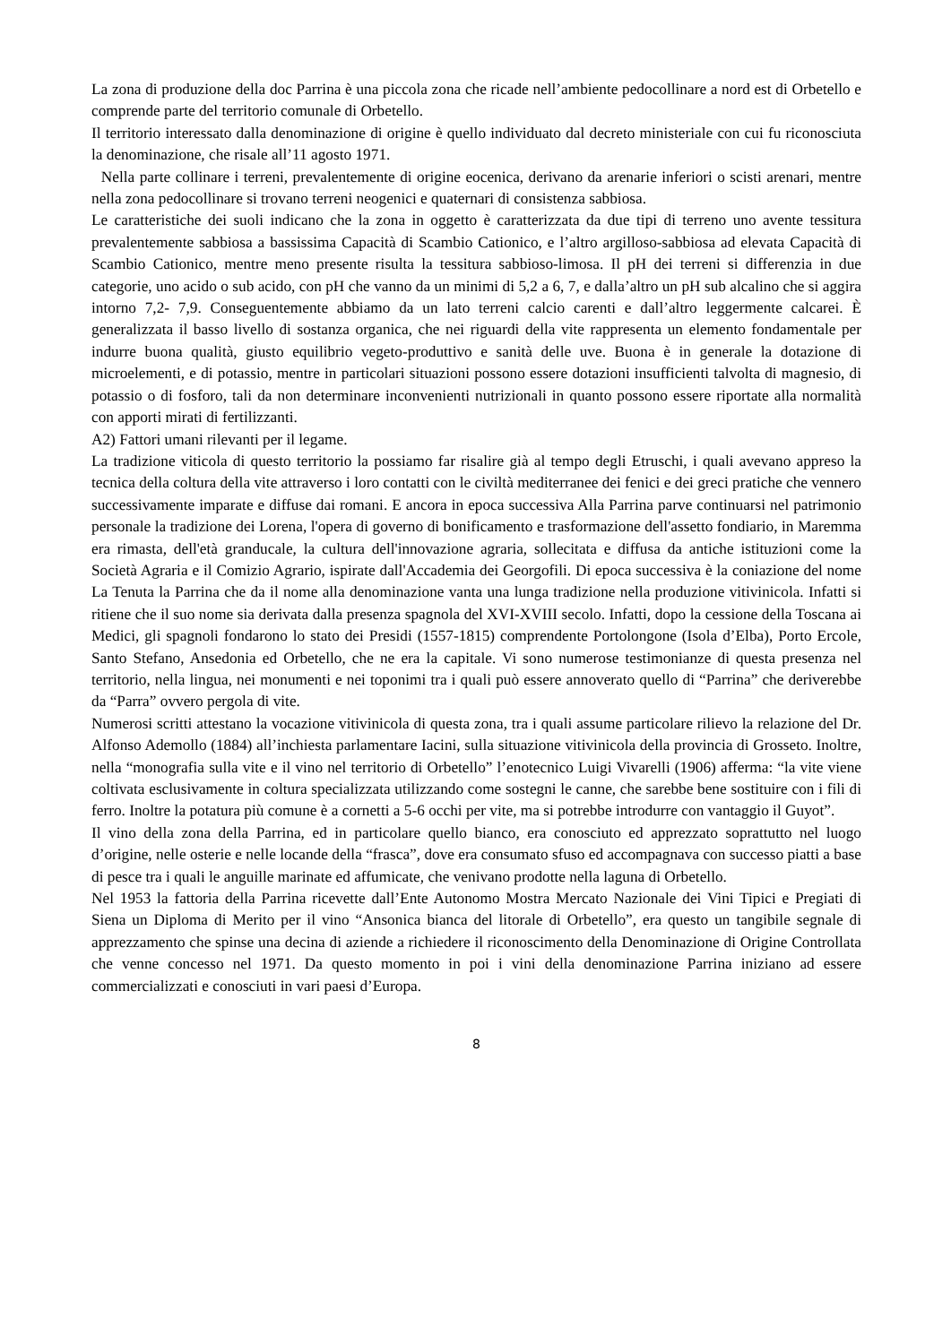La zona di produzione della doc Parrina è una piccola zona che ricade nell’ambiente pedocollinare a nord est di Orbetello e comprende parte del territorio comunale di Orbetello.
Il territorio interessato dalla denominazione di origine è quello individuato dal decreto ministeriale con cui fu riconosciuta la denominazione, che risale all’11 agosto 1971.
Nella parte collinare i terreni, prevalentemente di origine eocenica, derivano da arenarie inferiori o scisti arenari, mentre nella zona pedocollinare si trovano terreni neogenici e quaternari di consistenza sabbiosa.
Le caratteristiche dei suoli indicano che la zona in oggetto è caratterizzata da due tipi di terreno uno avente tessitura prevalentemente sabbiosa a bassissima Capacità di Scambio Cationico, e l’altro argilloso-sabbiosa ad elevata Capacità di Scambio Cationico, mentre meno presente risulta la tessitura sabbioso-limosa. Il pH dei terreni si differenzia in due categorie, uno acido o sub acido, con pH che vanno da un minimi di 5,2 a 6, 7, e dalla’altro un pH sub alcalino che si aggira intorno 7,2- 7,9. Conseguentemente abbiamo da un lato terreni calcio carenti e dall’altro leggermente calcarei. È generalizzata il basso livello di sostanza organica, che nei riguardi della vite rappresenta un elemento fondamentale per indurre buona qualità, giusto equilibrio vegeto-produttivo e sanità delle uve. Buona è in generale la dotazione di microelementi, e di potassio, mentre in particolari situazioni possono essere dotazioni insufficienti talvolta di magnesio, di potassio o di fosforo, tali da non determinare inconvenienti nutrizionali in quanto possono essere riportate alla normalità con apporti mirati di fertilizzanti.
A2) Fattori umani rilevanti per il legame.
La tradizione viticola di questo territorio la possiamo far risalire già al tempo degli Etruschi, i quali avevano appreso la tecnica della coltura della vite attraverso i loro contatti con le civiltà mediterranee dei fenici e dei greci pratiche che vennero successivamente imparate e diffuse dai romani. E ancora in epoca successiva Alla Parrina parve continuarsi nel patrimonio personale la tradizione dei Lorena, l'opera di governo di bonificamento e trasformazione dell'assetto fondiario, in Maremma era rimasta, dell'età granducale, la cultura dell'innovazione agraria, sollecitata e diffusa da antiche istituzioni come la Società Agraria e il Comizio Agrario, ispirate dall'Accademia dei Georgofili. Di epoca successiva è la coniazione del nome La Tenuta la Parrina che da il nome alla denominazione vanta una lunga tradizione nella produzione vitivinicola. Infatti si ritiene che il suo nome sia derivata dalla presenza spagnola del XVI-XVIII secolo. Infatti, dopo la cessione della Toscana ai Medici, gli spagnoli fondarono lo stato dei Presidi (1557-1815) comprendente Portolongone (Isola d’Elba), Porto Ercole, Santo Stefano, Ansedonia ed Orbetello, che ne era la capitale. Vi sono numerose testimonianze di questa presenza nel territorio, nella lingua, nei monumenti e nei toponimi tra i quali può essere annoverato quello di “Parrina” che deriverebbe da “Parra” ovvero pergola di vite.
Numerosi scritti attestano la vocazione vitivinicola di questa zona, tra i quali assume particolare rilievo la relazione del Dr. Alfonso Ademollo (1884) all’inchiesta parlamentare Iacini, sulla situazione vitivinicola della provincia di Grosseto. Inoltre, nella “monografia sulla vite e il vino nel territorio di Orbetello” l’enotecnico Luigi Vivarelli (1906) afferma: “la vite viene coltivata esclusivamente in coltura specializzata utilizzando come sostegni le canne, che sarebbe bene sostituire con i fili di ferro. Inoltre la potatura più comune è a cornetti a 5-6 occhi per vite, ma si potrebbe introdurre con vantaggio il Guyot”.
Il vino della zona della Parrina, ed in particolare quello bianco, era conosciuto ed apprezzato soprattutto nel luogo d’origine, nelle osterie e nelle locande della “frasca”, dove era consumato sfuso ed accompagnava con successo piatti a base di pesce tra i quali le anguille marinate ed affumicate, che venivano prodotte nella laguna di Orbetello.
Nel 1953 la fattoria della Parrina ricevette dall’Ente Autonomo Mostra Mercato Nazionale dei Vini Tipici e Pregiati di Siena un Diploma di Merito per il vino “Ansonica bianca del litorale di Orbetello”, era questo un tangibile segnale di apprezzamento che spinse una decina di aziende a richiedere il riconoscimento della Denominazione di Origine Controllata che venne concesso nel 1971. Da questo momento in poi i vini della denominazione Parrina iniziano ad essere commercializzati e conosciuti in vari paesi d’Europa.
8